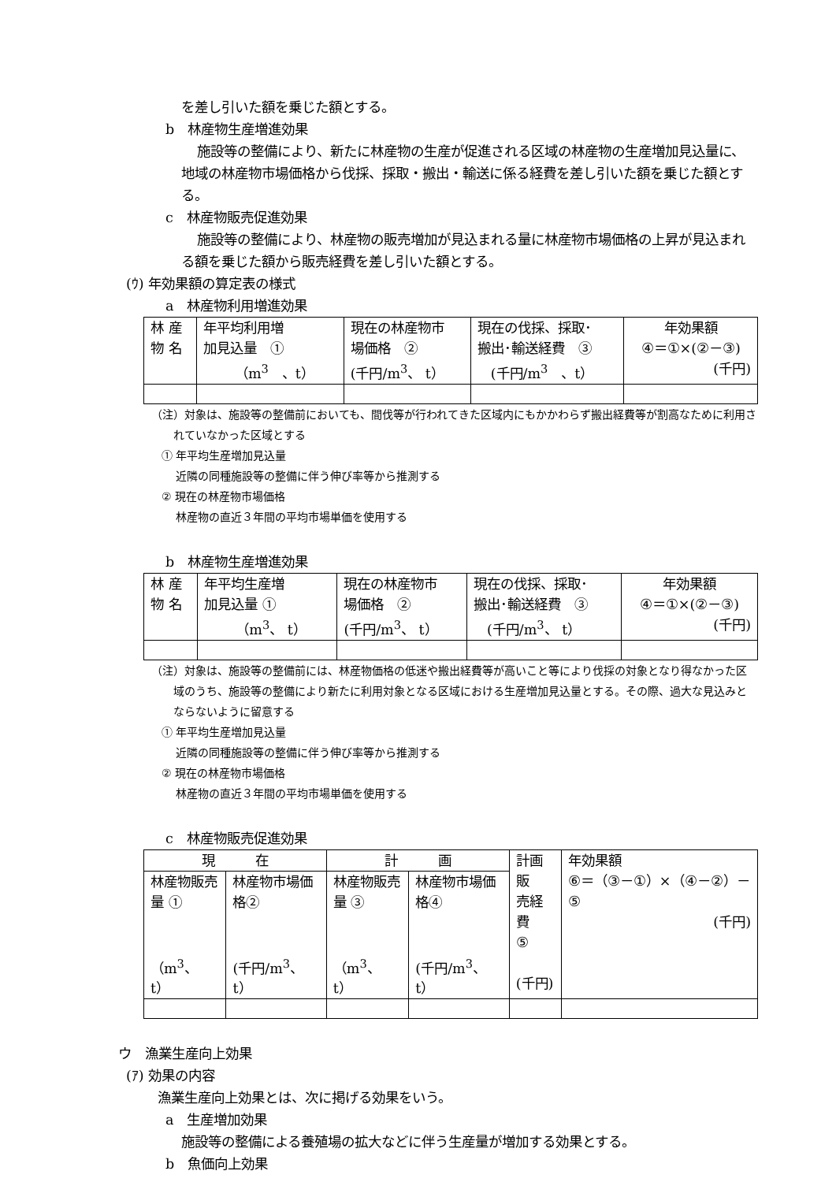を差し引いた額を乗じた額とする。
b　林産物生産増進効果
施設等の整備により、新たに林産物の生産が促進される区域の林産物の生産増加見込量に、地域の林産物市場価格から伐採、採取・搬出・輸送に係る経費を差し引いた額を乗じた額とする。
c　林産物販売促進効果
施設等の整備により、林産物の販売増加が見込まれる量に林産物市場価格の上昇が見込まれる額を乗じた額から販売経費を差し引いた額とする。
(ｳ) 年効果額の算定表の様式
a　林産物利用増進効果
| 林 産 物 名 | 年平均利用増 加見込量 ① （m<sup>3</sup> 、t） | 現在の林産物市 場価格 ② (千円/m<sup>3</sup>、 t） | 現在の伐採、採取･ 搬出･輸送経費 ③ (千円/m<sup>3</sup> 、t） | 年効果額 ④＝①×(②－③) (千円) |
（注）対象は、施設等の整備前においても、間伐等が行われてきた区域内にもかかわらず搬出経費等が割高なために利用されていなかった区域とする
① 年平均生産増加見込量
　 近隣の同種施設等の整備に伴う伸び率等から推測する
② 現在の林産物市場価格
　 林産物の直近３年間の平均市場単価を使用する
b　林産物生産増進効果
| 林 産 物 名 | 年平均生産増 加見込量 ① （m<sup>3</sup>、 t） | 現在の林産物市 場価格 ② (千円/m<sup>3</sup>、 t） | 現在の伐採、採取･ 搬出･輸送経費 ③ (千円/m<sup>3</sup>、 t） | 年効果額 ④＝①×(②－③) (千円) |
（注）対象は、施設等の整備前には、林産物価格の低迷や搬出経費等が高いこと等により伐採の対象となり得なかった区域のうち、施設等の整備により新たに利用対象となる区域における生産増加見込量とする。その際、過大な見込みとならないように留意する
① 年平均生産増加見込量
　 近隣の同種施設等の整備に伴う伸び率等から推測する
② 現在の林産物市場価格
　 林産物の直近３年間の平均市場単価を使用する
c　林産物販売促進効果
| 現 在 | | 計 画 | | 計画販 売経費 ⑤ (千円) | 年効果額 ⑥＝（③－①）×（④－②）－⑤ (千円) |
| 林産物販売 量 ① （m<sup>3</sup>、 t） | 林産物市場価 格② (千円/m<sup>3</sup>、t） | 林産物販売 量 ③ （m<sup>3</sup>、 t） | 林産物市場価 格④ (千円/m<sup>3</sup>、t） | | |
ウ　漁業生産向上効果
(ｱ) 効果の内容
漁業生産向上効果とは、次に掲げる効果をいう。
a　生産増加効果
施設等の整備による養殖場の拡大などに伴う生産量が増加する効果とする。
b　魚価向上効果